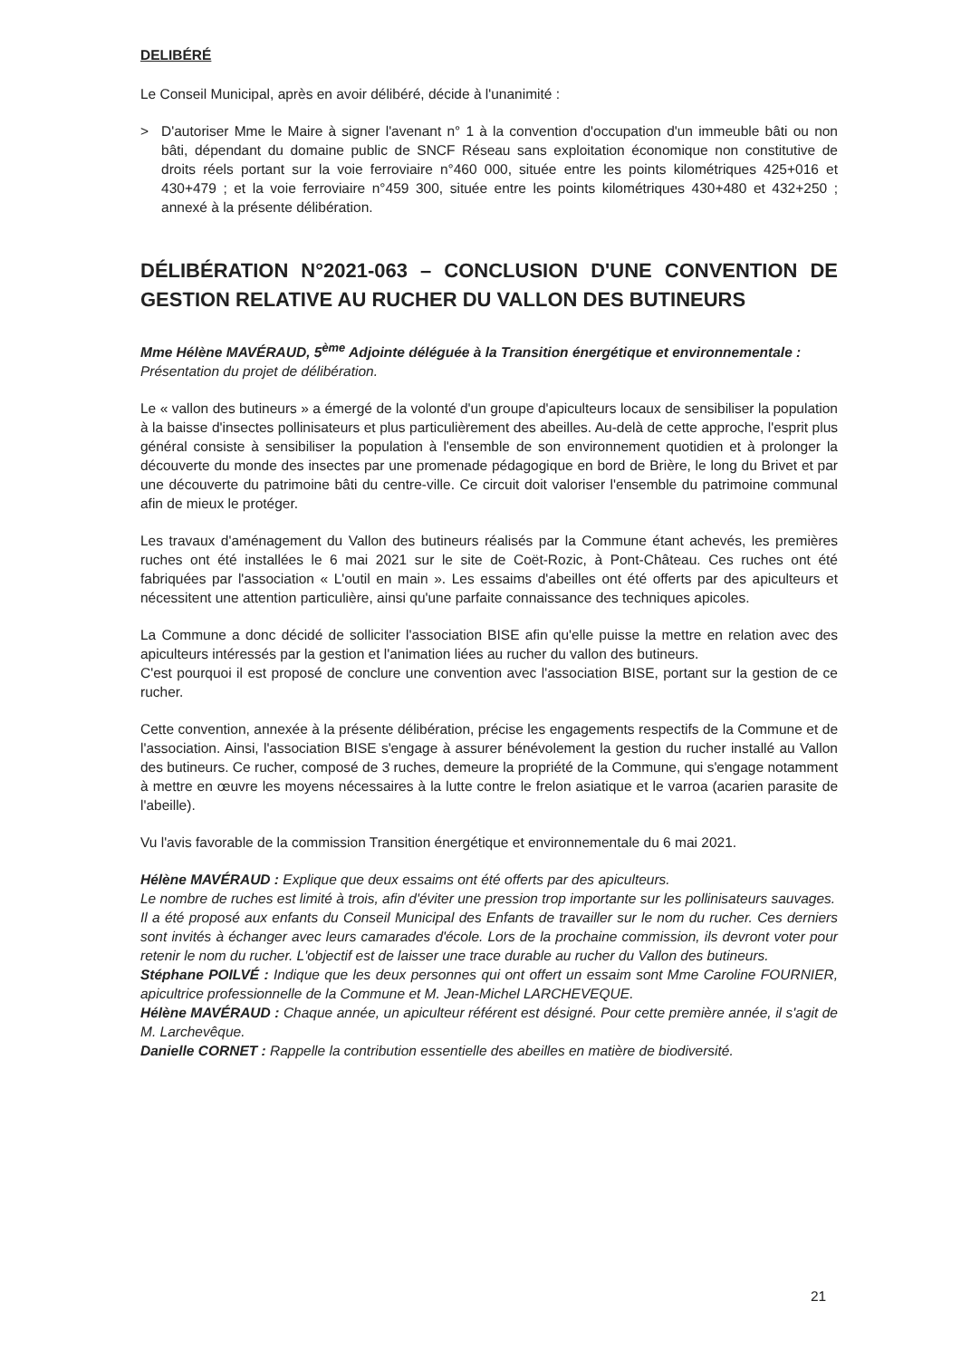DELIBÉRÉ
Le Conseil Municipal, après en avoir délibéré, décide à l'unanimité :
> D'autoriser Mme le Maire à signer l'avenant n° 1 à la convention d'occupation d'un immeuble bâti ou non bâti, dépendant du domaine public de SNCF Réseau sans exploitation économique non constitutive de droits réels portant sur la voie ferroviaire n°460 000, située entre les points kilométriques 425+016 et 430+479 ; et la voie ferroviaire n°459 300, située entre les points kilométriques 430+480 et 432+250 ; annexé à la présente délibération.
DÉLIBÉRATION N°2021-063 – CONCLUSION D'UNE CONVENTION DE GESTION RELATIVE AU RUCHER DU VALLON DES BUTINEURS
Mme Hélène MAVÉRAUD, 5<sup>ème</sup> Adjointe déléguée à la Transition énergétique et environnementale :
Présentation du projet de délibération.
Le « vallon des butineurs » a émergé de la volonté d'un groupe d'apiculteurs locaux de sensibiliser la population à la baisse d'insectes pollinisateurs et plus particulièrement des abeilles. Au-delà de cette approche, l'esprit plus général consiste à sensibiliser la population à l'ensemble de son environnement quotidien et à prolonger la découverte du monde des insectes par une promenade pédagogique en bord de Brière, le long du Brivet et par une découverte du patrimoine bâti du centre-ville. Ce circuit doit valoriser l'ensemble du patrimoine communal afin de mieux le protéger.
Les travaux d'aménagement du Vallon des butineurs réalisés par la Commune étant achevés, les premières ruches ont été installées le 6 mai 2021 sur le site de Coët-Rozic, à Pont-Château. Ces ruches ont été fabriquées par l'association « L'outil en main ». Les essaims d'abeilles ont été offerts par des apiculteurs et nécessitent une attention particulière, ainsi qu'une parfaite connaissance des techniques apicoles.
La Commune a donc décidé de solliciter l'association BISE afin qu'elle puisse la mettre en relation avec des apiculteurs intéressés par la gestion et l'animation liées au rucher du vallon des butineurs.
C'est pourquoi il est proposé de conclure une convention avec l'association BISE, portant sur la gestion de ce rucher.
Cette convention, annexée à la présente délibération, précise les engagements respectifs de la Commune et de l'association. Ainsi, l'association BISE s'engage à assurer bénévolement la gestion du rucher installé au Vallon des butineurs. Ce rucher, composé de 3 ruches, demeure la propriété de la Commune, qui s'engage notamment à mettre en œuvre les moyens nécessaires à la lutte contre le frelon asiatique et le varroa (acarien parasite de l'abeille).
Vu l'avis favorable de la commission Transition énergétique et environnementale du 6 mai 2021.
Hélène MAVÉRAUD : Explique que deux essaims ont été offerts par des apiculteurs.
Le nombre de ruches est limité à trois, afin d'éviter une pression trop importante sur les pollinisateurs sauvages.
Il a été proposé aux enfants du Conseil Municipal des Enfants de travailler sur le nom du rucher. Ces derniers sont invités à échanger avec leurs camarades d'école. Lors de la prochaine commission, ils devront voter pour retenir le nom du rucher. L'objectif est de laisser une trace durable au rucher du Vallon des butineurs.
Stéphane POILVÉ : Indique que les deux personnes qui ont offert un essaim sont Mme Caroline FOURNIER, apicultrice professionnelle de la Commune et M. Jean-Michel LARCHEVEQUE.
Hélène MAVÉRAUD : Chaque année, un apiculteur référent est désigné. Pour cette première année, il s'agit de M. Larchevêque.
Danielle CORNET : Rappelle la contribution essentielle des abeilles en matière de biodiversité.
21